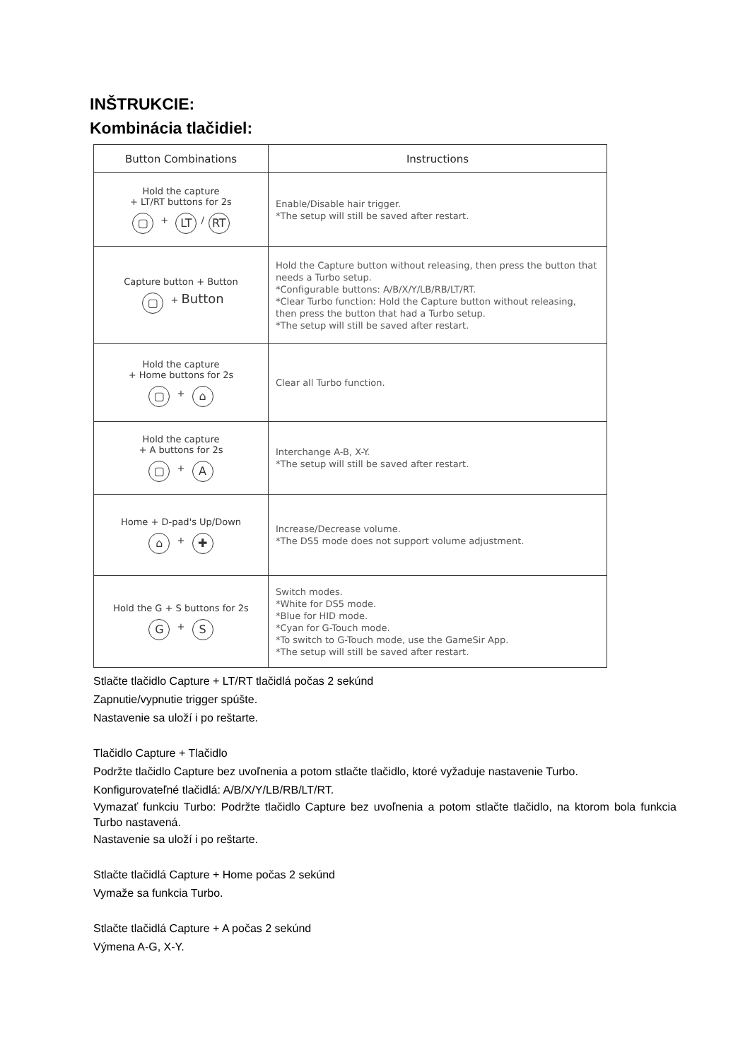INŠTRUKCIE:
Kombinácia tlačidiel:
| Button Combinations | Instructions |
| --- | --- |
| Hold the capture + LT/RT buttons for 2s ▢ + LT / RT | Enable/Disable hair trigger. *The setup will still be saved after restart. |
| Capture button + Button ▢ + Button | Hold the Capture button without releasing, then press the button that needs a Turbo setup. *Configurable buttons: A/B/X/Y/LB/RB/LT/RT. *Clear Turbo function: Hold the Capture button without releasing, then press the button that had a Turbo setup. *The setup will still be saved after restart. |
| Hold the capture + Home buttons for 2s ▢ + ⌂ | Clear all Turbo function. |
| Hold the capture + A buttons for 2s ▢ + A | Interchange A-B, X-Y. *The setup will still be saved after restart. |
| Home + D-pad's Up/Down ⌂ + ✚ | Increase/Decrease volume. *The DS5 mode does not support volume adjustment. |
| Hold the G + S buttons for 2s G + S | Switch modes. *White for DS5 mode. *Blue for HID mode. *Cyan for G-Touch mode. *To switch to G-Touch mode, use the GameSir App. *The setup will still be saved after restart. |
Stlačte tlačidlo Capture + LT/RT tlačidlá počas 2 sekúnd
Zapnutie/vypnutie trigger spúšte.
Nastavenie sa uloží i po reštarte.
Tlačidlo Capture + Tlačidlo
Podržte tlačidlo Capture bez uvoľnenia a potom stlačte tlačidlo, ktoré vyžaduje nastavenie Turbo.
Konfigurovateľné tlačidlá: A/B/X/Y/LB/RB/LT/RT.
Vymazať funkciu Turbo: Podržte tlačidlo Capture bez uvoľnenia a potom stlačte tlačidlo, na ktorom bola funkcia Turbo nastavená.
Nastavenie sa uloží i po reštarte.
Stlačte tlačidlá Capture + Home počas 2 sekúnd
Vymaže sa funkcia Turbo.
Stlačte tlačidlá Capture + A počas 2 sekúnd
Výmena A-G, X-Y.